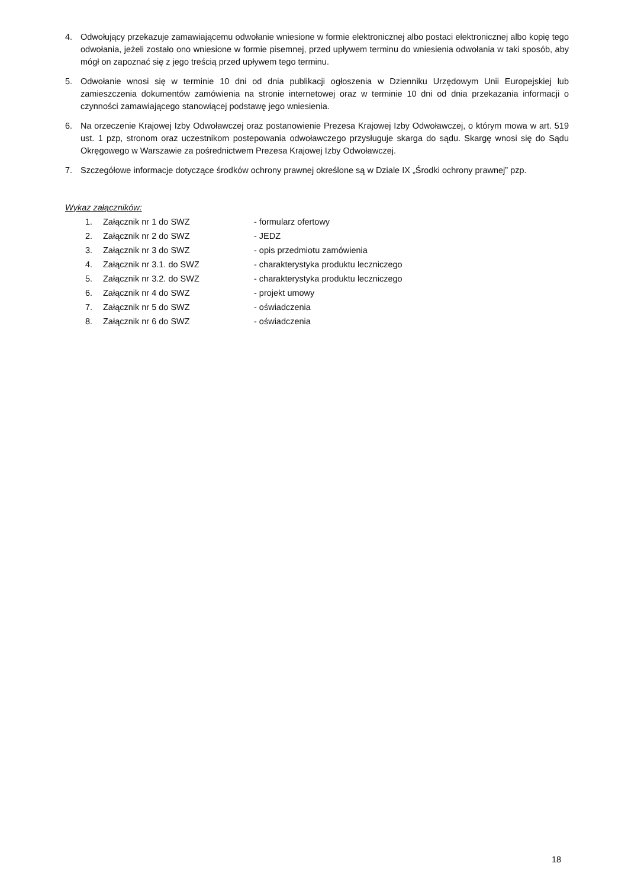4. Odwołujący przekazuje zamawiającemu odwołanie wniesione w formie elektronicznej albo postaci elektronicznej albo kopię tego odwołania, jeżeli zostało ono wniesione w formie pisemnej, przed upływem terminu do wniesienia odwołania w taki sposób, aby mógł on zapoznać się z jego treścią przed upływem tego terminu.
5. Odwołanie wnosi się w terminie 10 dni od dnia publikacji ogłoszenia w Dzienniku Urzędowym Unii Europejskiej lub zamieszczenia dokumentów zamówienia na stronie internetowej oraz w terminie 10 dni od dnia przekazania informacji o czynności zamawiającego stanowiącej podstawę jego wniesienia.
6. Na orzeczenie Krajowej Izby Odwoławczej oraz postanowienie Prezesa Krajowej Izby Odwoławczej, o którym mowa w art. 519 ust. 1 pzp, stronom oraz uczestnikom postepowania odwoławczego przysługuje skarga do sądu. Skargę wnosi się do Sądu Okręgowego w Warszawie za pośrednictwem Prezesa Krajowej Izby Odwoławczej.
7. Szczegółowe informacje dotyczące środków ochrony prawnej określone są w Dziale IX „Środki ochrony prawnej” pzp.
Wykaz załączników:
| 1. | Załącznik nr 1 do SWZ | - formularz ofertowy |
| 2. | Załącznik nr 2 do SWZ | - JEDZ |
| 3. | Załącznik nr 3 do SWZ | - opis przedmiotu zamówienia |
| 4. | Załącznik nr 3.1. do SWZ | - charakterystyka produktu leczniczego |
| 5. | Załącznik nr 3.2. do SWZ | - charakterystyka produktu leczniczego |
| 6. | Załącznik nr 4 do SWZ | - projekt umowy |
| 7. | Załącznik nr 5 do SWZ | - oświadczenia |
| 8. | Załącznik nr 6 do SWZ | - oświadczenia |
18